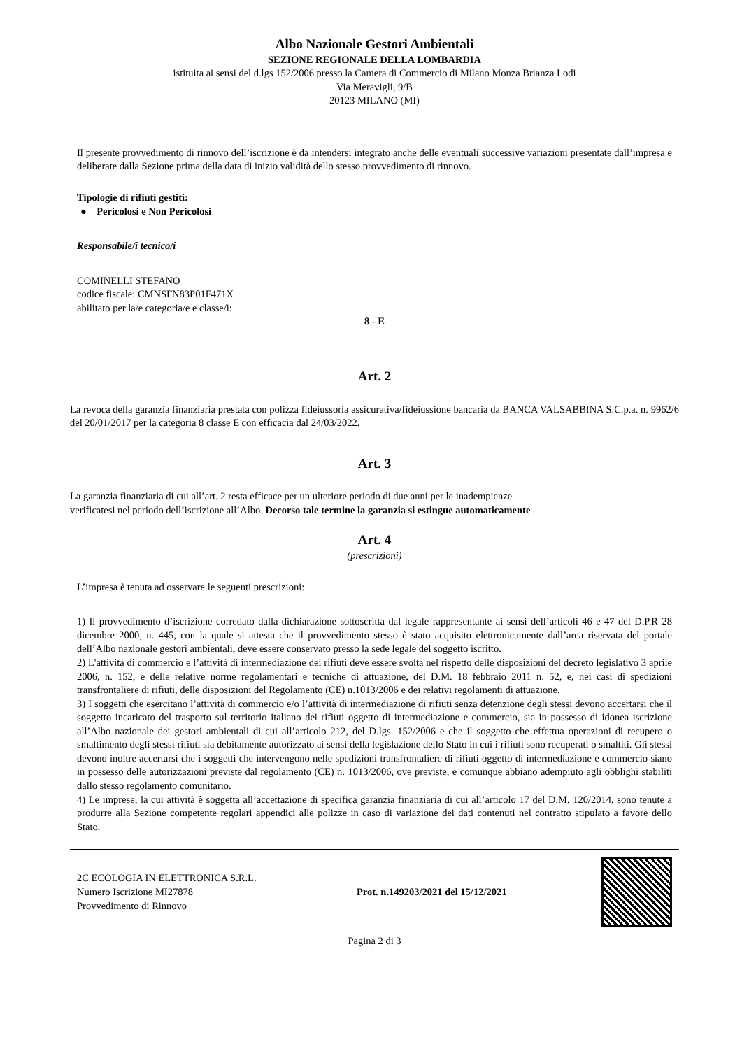Albo Nazionale Gestori Ambientali
SEZIONE REGIONALE DELLA LOMBARDIA
istituita ai sensi del d.lgs 152/2006 presso la Camera di Commercio di Milano Monza Brianza Lodi
Via Meravigli, 9/B
20123 MILANO (MI)
Il presente provvedimento di rinnovo dell’iscrizione è da intendersi integrato anche delle eventuali successive variazioni presentate dall’impresa e deliberate dalla Sezione prima della data di inizio validità dello stesso provvedimento di rinnovo.
Tipologie di rifiuti gestiti:
● Pericolosi e Non Pericolosi
Responsabile/i tecnico/i
COMINELLI STEFANO
codice fiscale: CMNSFN83P01F471X
abilitato per la/e categoria/e e classe/i:
8 - E
Art. 2
La revoca della garanzia finanziaria prestata con polizza fideiussoria assicurativa/fideiussione bancaria da BANCA VALSABBINA S.C.p.a. n. 9962/6 del 20/01/2017 per la categoria 8 classe E con efficacia dal 24/03/2022.
Art. 3
La garanzia finanziaria di cui all’art. 2 resta efficace per un ulteriore periodo di due anni per le inadempienze
verificatesi nel periodo dell’iscrizione all’Albo. Decorso tale termine la garanzia si estingue automaticamente
Art. 4
(prescrizioni)
L’impresa è tenuta ad osservare le seguenti prescrizioni:
1) Il provvedimento d’iscrizione corredato dalla dichiarazione sottoscritta dal legale rappresentante ai sensi dell’articoli 46 e 47 del D.P.R 28 dicembre 2000, n. 445, con la quale si attesta che il provvedimento stesso è stato acquisito elettronicamente dall’area riservata del portale dell’Albo nazionale gestori ambientali, deve essere conservato presso la sede legale del soggetto iscritto.
2) L'attività di commercio e l’attività di intermediazione dei rifiuti deve essere svolta nel rispetto delle disposizioni del decreto legislativo 3 aprile 2006, n. 152, e delle relative norme regolamentari e tecniche di attuazione, del D.M. 18 febbraio 2011 n. 52, e, nei casi di spedizioni transfrontaliere di rifiuti, delle disposizioni del Regolamento (CE) n.1013/2006 e dei relativi regolamenti di attuazione.
3) I soggetti che esercitano l’attività di commercio e/o l’attività di intermediazione di rifiuti senza detenzione degli stessi devono accertarsi che il soggetto incaricato del trasporto sul territorio italiano dei rifiuti oggetto di intermediazione e commercio, sia in possesso di idonea iscrizione all’Albo nazionale dei gestori ambientali di cui all’articolo 212, del D.lgs. 152/2006 e che il soggetto che effettua operazioni di recupero o smaltimento degli stessi rifiuti sia debitamente autorizzato ai sensi della legislazione dello Stato in cui i rifiuti sono recuperati o smaltiti. Gli stessi devono inoltre accertarsi che i soggetti che intervengono nelle spedizioni transfrontaliere di rifiuti oggetto di intermediazione e commercio siano in possesso delle autorizzazioni previste dal regolamento (CE) n. 1013/2006, ove previste, e comunque abbiano adempiuto agli obblighi stabiliti dallo stesso regolamento comunitario.
4) Le imprese, la cui attività è soggetta all’accettazione di specifica garanzia finanziaria di cui all’articolo 17 del D.M. 120/2014, sono tenute a produrre alla Sezione competente regolari appendici alle polizze in caso di variazione dei dati contenuti nel contratto stipulato a favore dello Stato.
2C ECOLOGIA IN ELETTRONICA S.R.L.
Numero Iscrizione MI27878
Provvedimento di Rinnovo
Prot. n.149203/2021 del 15/12/2021
Pagina 2 di 3